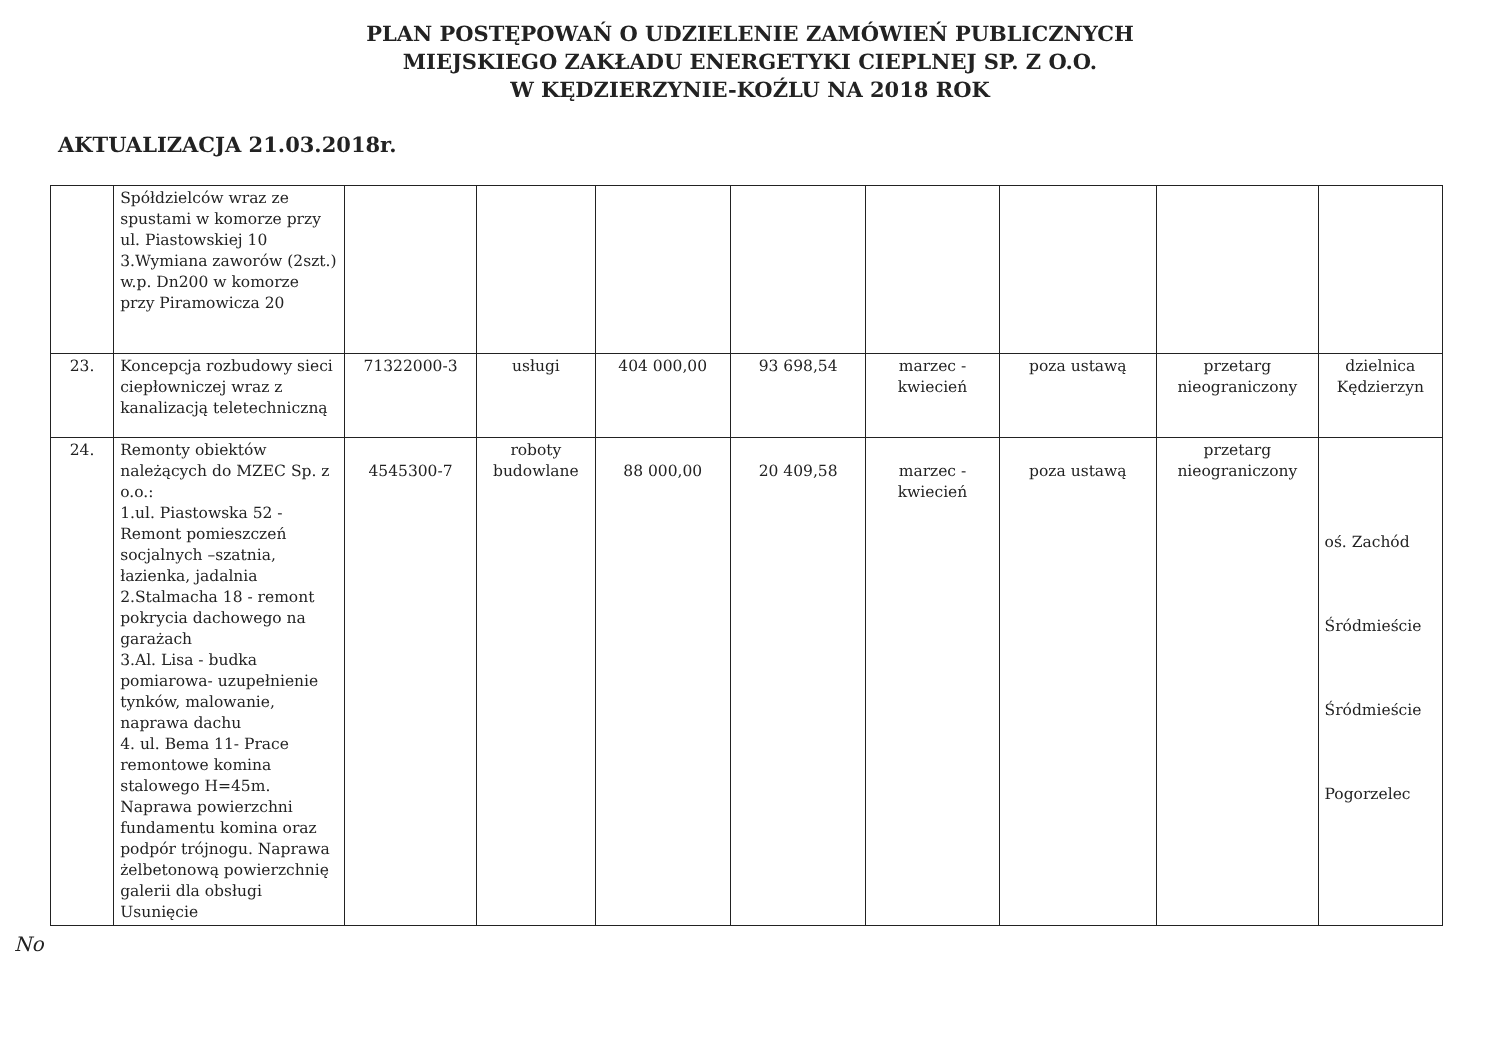PLAN POSTĘPOWAŃ O UDZIELENIE ZAMÓWIEŃ PUBLICZNYCH
MIEJSKIEGO ZAKŁADU ENERGETYKI CIEPLNEJ SP. Z O.O.
W KĘDZIERZYNIE-KOŹLU NA 2018 ROK
AKTUALIZACJA 21.03.2018r.
| | Spółdzielców wraz ze spustami w komorze przy ul. Piastowskiej 10 3.Wymiana zaworów (2szt.) w.p. Dn200 w komorze przy Piramowicza 20 | | | | | | | | |
| 23. | Koncepcja rozbudowy sieci ciepłowniczej wraz z kanalizacją teletechniczną | 71322000-3 | usługi | 404 000,00 | 93 698,54 | marzec - kwiecień | poza ustawą | przetarg nieograniczony | dzielnica Kędzierzyn |
| 24. | Remonty obiektów należących do MZEC Sp. z o.o.: 1.ul. Piastowska 52 - Remont pomieszczeń socjalnych –szatnia, łazienka, jadalnia 2.Stalmacha 18 - remont pokrycia dachowego na garażach 3.Al. Lisa - budka pomiarowa- uzupełnienie tynków, malowanie, naprawa dachu 4. ul. Bema 11- Prace remontowe komina stalowego H=45m. Naprawa powierzchni fundamentu komina oraz podpór trójnogu. Naprawa żelbetonową powierzchnię galerii dla obsługi Usunięcie | 4545300-7 | roboty budowlane | 88 000,00 | 20 409,58 | marzec - kwiecień | poza ustawą | przetarg nieograniczony | oś. Zachód Śródmieście Śródmieście Pogorzelec |
No